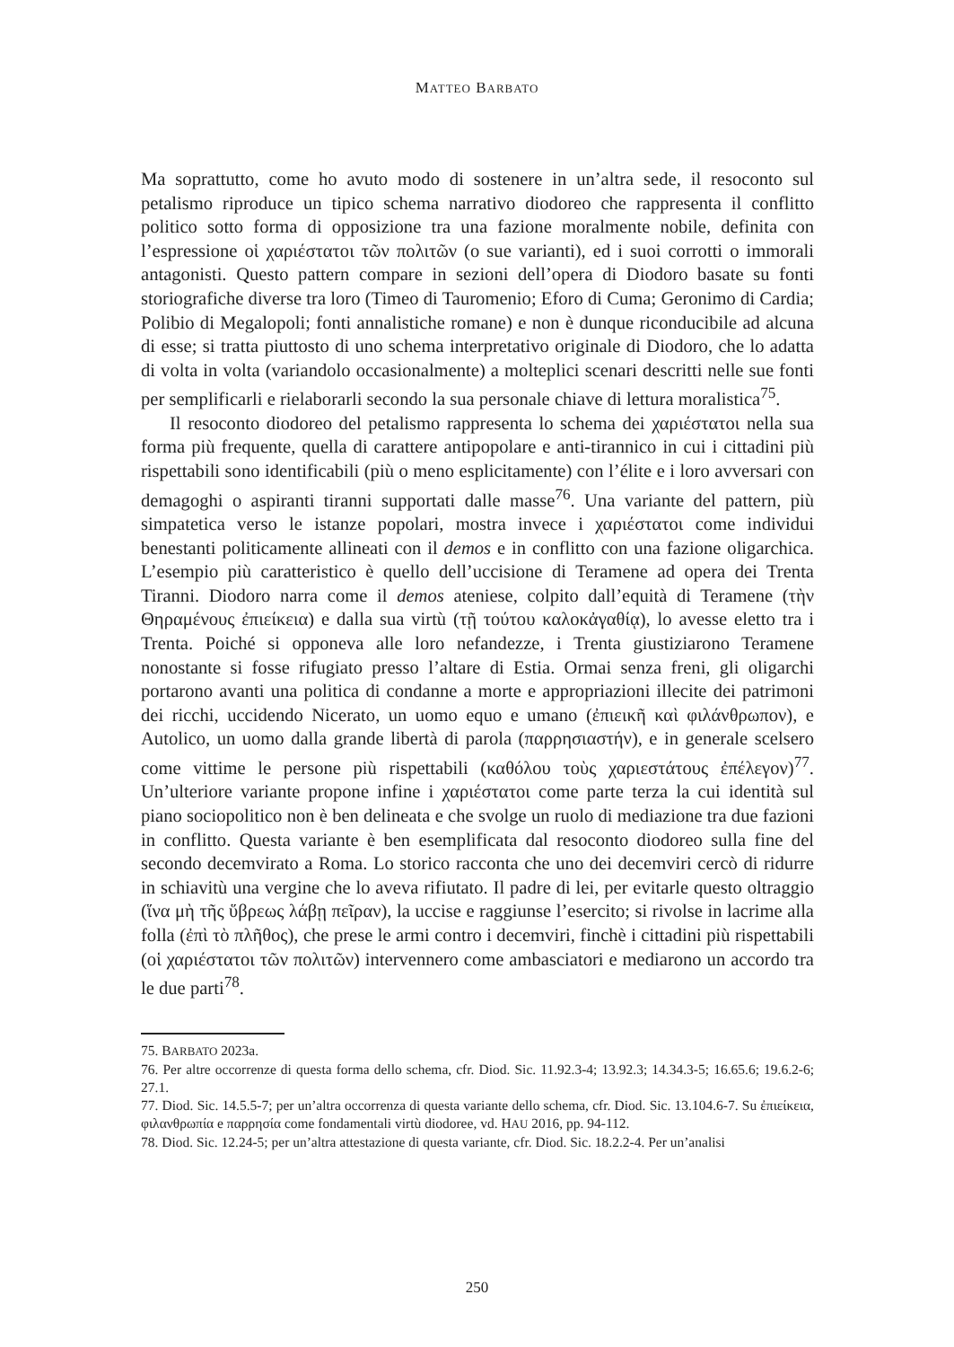MATTEO BARBATO
Ma soprattutto, come ho avuto modo di sostenere in un’altra sede, il resoconto sul petalismo riproduce un tipico schema narrativo diodoreo che rappresenta il conflitto politico sotto forma di opposizione tra una fazione moralmente nobile, definita con l’espressione οἱ χαριέστατοι τῶν πολιτῶν (o sue varianti), ed i suoi corrotti o immorali antagonisti. Questo pattern compare in sezioni dell’opera di Diodoro basate su fonti storiografiche diverse tra loro (Timeo di Tauromenio; Eforo di Cuma; Geronimo di Cardia; Polibio di Megalopoli; fonti annalistiche romane) e non è dunque riconducibile ad alcuna di esse; si tratta piuttosto di uno schema interpretativo originale di Diodoro, che lo adatta di volta in volta (variandolo occasionalmente) a molteplici scenari descritti nelle sue fonti per semplificarli e rielaborarli secondo la sua personale chiave di lettura moralistica<sup>75</sup>.
Il resoconto diodoreo del petalismo rappresenta lo schema dei χαριέστατοι nella sua forma più frequente, quella di carattere antipopolare e anti-tirannico in cui i cittadini più rispettabili sono identificabili (più o meno esplicitamente) con l’élite e i loro avversari con demagoghi o aspiranti tiranni supportati dalle masse<sup>76</sup>. Una variante del pattern, più simpatetica verso le istanze popolari, mostra invece i χαριέστατοι come individui benestanti politicamente allineati con il demos e in conflitto con una fazione oligarchica. L’esempio più caratteristico è quello dell’uccisione di Teramene ad opera dei Trenta Tiranni. Diodoro narra come il demos ateniese, colpito dall’equità di Teramene (τὴν Θηραμένους ἐπιείκεια) e dalla sua virtù (τῇ τούτου καλοκἀγαθίᾳ), lo avesse eletto tra i Trenta. Poiché si opponeva alle loro nefandezze, i Trenta giustiziarono Teramene nonostante si fosse rifugiato presso l’altare di Estia. Ormai senza freni, gli oligarchi portarono avanti una politica di condanne a morte e appropriazioni illecite dei patrimoni dei ricchi, uccidendo Nicerato, un uomo equo e umano (ἐπιεικῆ καὶ φιλάνθρωπον), e Autolico, un uomo dalla grande libertà di parola (παρρησιαστήν), e in generale scelsero come vittime le persone più rispettabili (καθόλου τοὺς χαριεστάτους ἐπέλεγον)<sup>77</sup>. Un’ulteriore variante propone infine i χαριέστατοι come parte terza la cui identità sul piano sociopolitico non è ben delineata e che svolge un ruolo di mediazione tra due fazioni in conflitto. Questa variante è ben esemplificata dal resoconto diodoreo sulla fine del secondo decemvirato a Roma. Lo storico racconta che uno dei decemviri cercò di ridurre in schiavitù una vergine che lo aveva rifiutato. Il padre di lei, per evitarle questo oltraggio (ἵνα μὴ τῆς ὕβρεως λάβῃ πεῖραν), la uccise e raggiunse l’esercito; si rivolse in lacrime alla folla (ἐπὶ τὸ πλῆθος), che prese le armi contro i decemviri, finchè i cittadini più rispettabili (οἱ χαριέστατοι τῶν πολιτῶν) intervennero come ambasciatori e mediarono un accordo tra le due parti<sup>78</sup>.
75. BARBATO 2023a.
76. Per altre occorrenze di questa forma dello schema, cfr. Diod. Sic. 11.92.3-4; 13.92.3; 14.34.3-5; 16.65.6; 19.6.2-6; 27.1.
77. Diod. Sic. 14.5.5-7; per un’altra occorrenza di questa variante dello schema, cfr. Diod. Sic. 13.104.6-7. Su ἐπιείκεια, φιλανθρωπία e παρρησία come fondamentali virtù diodoree, vd. HAU 2016, pp. 94-112.
78. Diod. Sic. 12.24-5; per un’altra attestazione di questa variante, cfr. Diod. Sic. 18.2.2-4. Per un’analisi
250